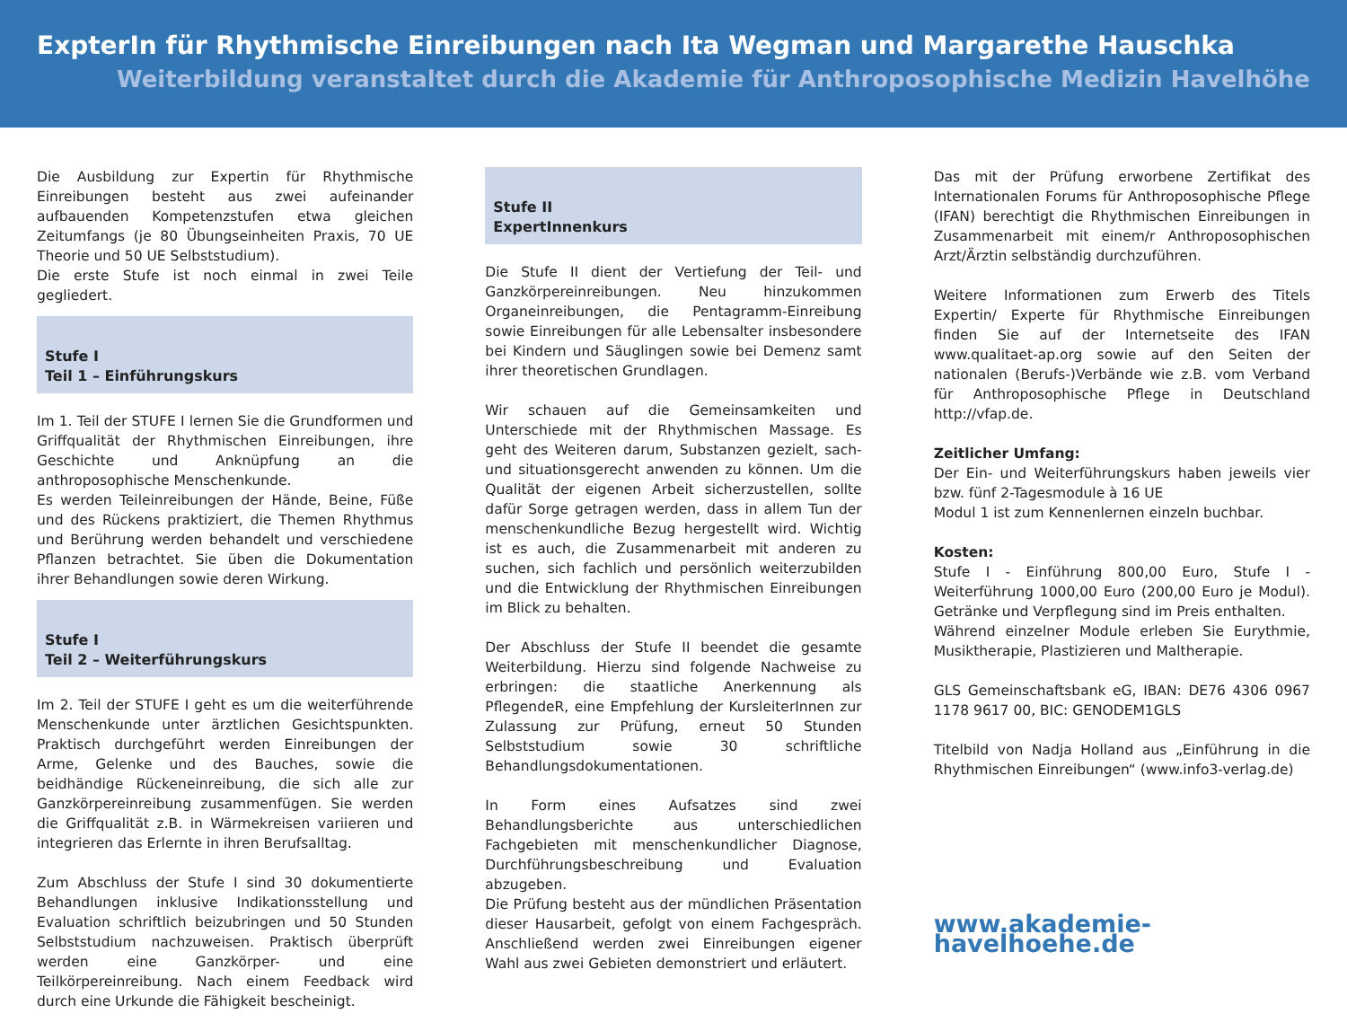ExpterIn für Rhythmische Einreibungen nach Ita Wegman und Margarethe Hauschka
Weiterbildung veranstaltet durch die Akademie für Anthroposophische Medizin Havelhöhe
Die Ausbildung zur Expertin für Rhythmische Einreibungen besteht aus zwei aufeinander aufbauenden Kompetenzstufen etwa gleichen Zeitumfangs (je 80 Übungseinheiten Praxis, 70 UE Theorie und 50 UE Selbststudium).
Die erste Stufe ist noch einmal in zwei Teile gegliedert.
Stufe I
Teil 1 – Einführungskurs
Im 1. Teil der STUFE I lernen Sie die Grundformen und Griffqualität der Rhythmischen Einreibungen, ihre Geschichte und Anknüpfung an die anthroposophische Menschenkunde.
Es werden Teileinreibungen der Hände, Beine, Füße und des Rückens praktiziert, die Themen Rhythmus und Berührung werden behandelt und verschiedene Pflanzen betrachtet. Sie üben die Dokumentation ihrer Behandlungen sowie deren Wirkung.
Stufe I
Teil 2 – Weiterführungskurs
Im 2. Teil der STUFE I geht es um die weiterführende Menschenkunde unter ärztlichen Gesichtspunkten. Praktisch durchgeführt werden Einreibungen der Arme, Gelenke und des Bauches, sowie die beidhändige Rückeneinreibung, die sich alle zur Ganzkörpereinreibung zusammenfügen. Sie werden die Griffqualität z.B. in Wärmekreisen variieren und integrieren das Erlernte in ihren Berufsalltag.
Zum Abschluss der Stufe I sind 30 dokumentierte Behandlungen inklusive Indikationsstellung und Evaluation schriftlich beizubringen und 50 Stunden Selbststudium nachzuweisen. Praktisch überprüft werden eine Ganzkörper- und eine Teilkörpereinreibung. Nach einem Feedback wird durch eine Urkunde die Fähigkeit bescheinigt.
Stufe II
ExpertInnenkurs
Die Stufe II dient der Vertiefung der Teil- und Ganzkörpereinreibungen. Neu hinzukommen Organeinreibungen, die Pentagramm-Einreibung sowie Einreibungen für alle Lebensalter insbesondere bei Kindern und Säuglingen sowie bei Demenz samt ihrer theoretischen Grundlagen.
Wir schauen auf die Gemeinsamkeiten und Unterschiede mit der Rhythmischen Massage. Es geht des Weiteren darum, Substanzen gezielt, sach- und situationsgerecht anwenden zu können. Um die Qualität der eigenen Arbeit sicherzustellen, sollte dafür Sorge getragen werden, dass in allem Tun der menschenkundliche Bezug hergestellt wird. Wichtig ist es auch, die Zusammenarbeit mit anderen zu suchen, sich fachlich und persönlich weiterzubilden und die Entwicklung der Rhythmischen Einreibungen im Blick zu behalten.
Der Abschluss der Stufe II beendet die gesamte Weiterbildung. Hierzu sind folgende Nachweise zu erbringen: die staatliche Anerkennung als PflegendeR, eine Empfehlung der KursleiterInnen zur Zulassung zur Prüfung, erneut 50 Stunden Selbststudium sowie 30 schriftliche Behandlungsdokumentationen.
In Form eines Aufsatzes sind zwei Behandlungsberichte aus unterschiedlichen Fachgebieten mit menschenkundlicher Diagnose, Durchführungsbeschreibung und Evaluation abzugeben.
Die Prüfung besteht aus der mündlichen Präsentation dieser Hausarbeit, gefolgt von einem Fachgespräch. Anschließend werden zwei Einreibungen eigener Wahl aus zwei Gebieten demonstriert und erläutert.
Das mit der Prüfung erworbene Zertifikat des Internationalen Forums für Anthroposophische Pflege (IFAN) berechtigt die Rhythmischen Einreibungen in Zusammenarbeit mit einem/r Anthroposophischen Arzt/Ärztin selbständig durchzuführen.
Weitere Informationen zum Erwerb des Titels Expertin/ Experte für Rhythmische Einreibungen finden Sie auf der Internetseite des IFAN www.qualitaet-ap.org sowie auf den Seiten der nationalen (Berufs-)Verbände wie z.B. vom Verband für Anthroposophische Pflege in Deutschland http://vfap.de.
Zeitlicher Umfang:
Der Ein- und Weiterführungskurs haben jeweils vier bzw. fünf 2-Tagesmodule à 16 UE
Modul 1 ist zum Kennenlernen einzeln buchbar.
Kosten:
Stufe I - Einführung 800,00 Euro, Stufe I - Weiterführung 1000,00 Euro (200,00 Euro je Modul). Getränke und Verpflegung sind im Preis enthalten.
Während einzelner Module erleben Sie Eurythmie, Musiktherapie, Plastizieren und Maltherapie.
GLS Gemeinschaftsbank eG, IBAN: DE76 4306 0967 1178 9617 00, BIC: GENODEM1GLS
Titelbild von Nadja Holland aus „Einführung in die Rhythmischen Einreibungen“ (www.info3-verlag.de)
www.akademie-havelhoehe.de